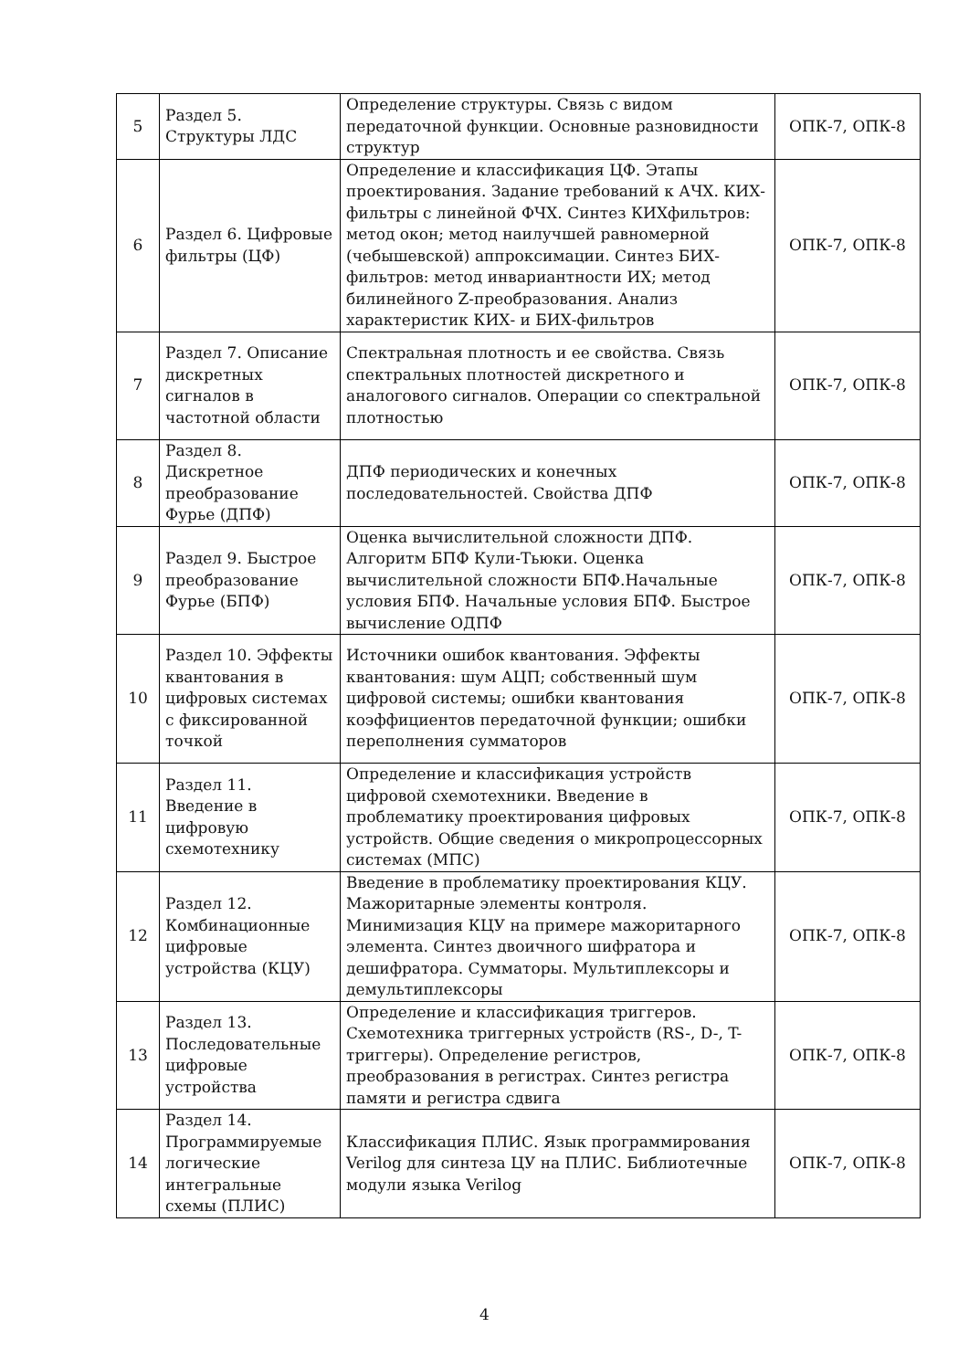| 5 | Раздел 5. Структуры ЛДС | Определение структуры. Связь с видом передаточной функции. Основные разновидности структур | ОПК-7, ОПК-8 |
| 6 | Раздел 6. Цифровые фильтры (ЦФ) | Определение и классификация ЦФ. Этапы проектирования. Задание требований к АЧХ. КИХ-фильтры с линейной ФЧХ. Синтез КИХфильтров: метод окон; метод наилучшей равномерной (чебышевской) аппроксимации. Синтез БИХ-фильтров: метод инвариантности ИХ; метод билинейного Z-преобразования. Анализ характеристик КИХ- и БИХ-фильтров | ОПК-7, ОПК-8 |
| 7 | Раздел 7. Описание дискретных сигналов в частотной области | Спектральная плотность и ее свойства. Связь спектральных плотностей дискретного и аналогового сигналов. Операции со спектральной плотностью | ОПК-7, ОПК-8 |
| 8 | Раздел 8. Дискретное преобразование Фурье (ДПФ) | ДПФ периодических и конечных последовательностей. Свойства ДПФ | ОПК-7, ОПК-8 |
| 9 | Раздел 9. Быстрое преобразование Фурье (БПФ) | Оценка вычислительной сложности ДПФ. Алгоритм БПФ Кули-Тьюки. Оценка вычислительной сложности БПФ.Начальные условия БПФ. Начальные условия БПФ. Быстрое вычисление ОДПФ | ОПК-7, ОПК-8 |
| 10 | Раздел 10. Эффекты квантования в цифровых системах с фиксированной точкой | Источники ошибок квантования. Эффекты квантования: шум АЦП; собственный шум цифровой системы; ошибки квантования коэффициентов передаточной функции; ошибки переполнения сумматоров | ОПК-7, ОПК-8 |
| 11 | Раздел 11. Введение в цифровую схемотехнику | Определение и классификация устройств цифровой схемотехники. Введение в проблематику проектирования цифровых устройств. Общие сведения о микропроцессорных системах (МПС) | ОПК-7, ОПК-8 |
| 12 | Раздел 12. Комбинационные цифровые устройства (КЦУ) | Введение в проблематику проектирования КЦУ. Мажоритарные элементы контроля. Минимизация КЦУ на примере мажоритарного элемента. Синтез двоичного шифратора и дешифратора. Сумматоры. Мультиплексоры и демультиплексоры | ОПК-7, ОПК-8 |
| 13 | Раздел 13. Последовательные цифровые устройства | Определение и классификация триггеров. Схемотехника триггерных устройств (RS-, D-, T-триггеры). Определение регистров, преобразования в регистрах. Синтез регистра памяти и регистра сдвига | ОПК-7, ОПК-8 |
| 14 | Раздел 14. Программируемые логические интегральные схемы (ПЛИС) | Классификация ПЛИС. Язык программирования Verilog для синтеза ЦУ на ПЛИС. Библиотечные модули языка Verilog | ОПК-7, ОПК-8 |
4